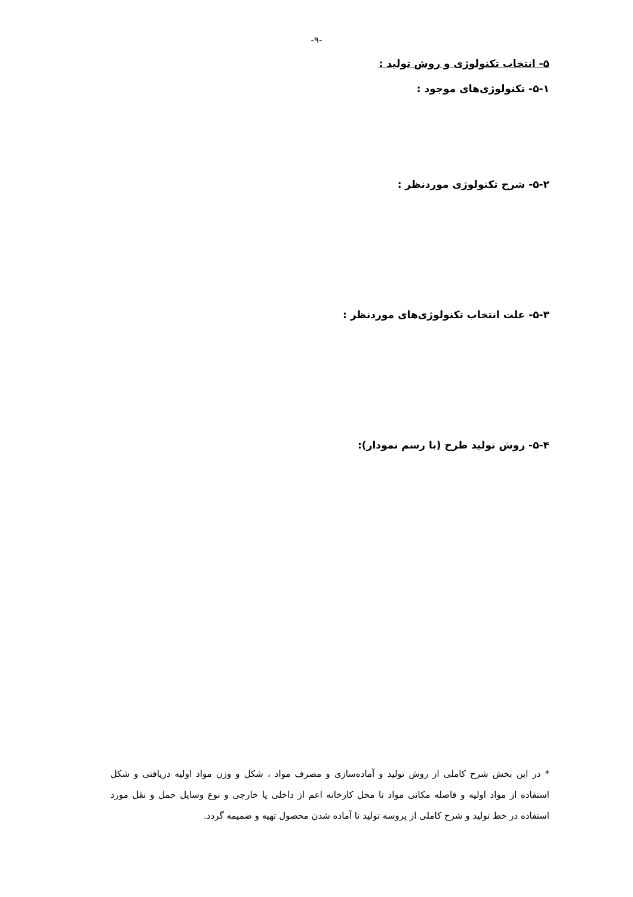-۹-
۵- انتخاب تکنولوژی و روش تولید :
۵-۱- تکنولوژی‌های موجود :
۵-۲- شرح تکنولوژی موردنظر :
۵-۳- علت انتخاب تکنولوژی‌های موردنظر :
۵-۴- روش تولید طرح (با رسم نمودار):
* در این بخش شرح کاملی از روش تولید و آماده‌سازی و مصرف مواد ، شکل و وزن مواد اولیه دریافتی و شکل استفاده از مواد اولیه و فاصله مکانی مواد تا محل کارخانه اعم از داخلی یا خارجی و نوع وسایل حمل و نقل مورد استفاده در خط تولید و شرح کاملی از پروسه تولید تا آماده شدن محصول تهیه و ضمیمه گردد.